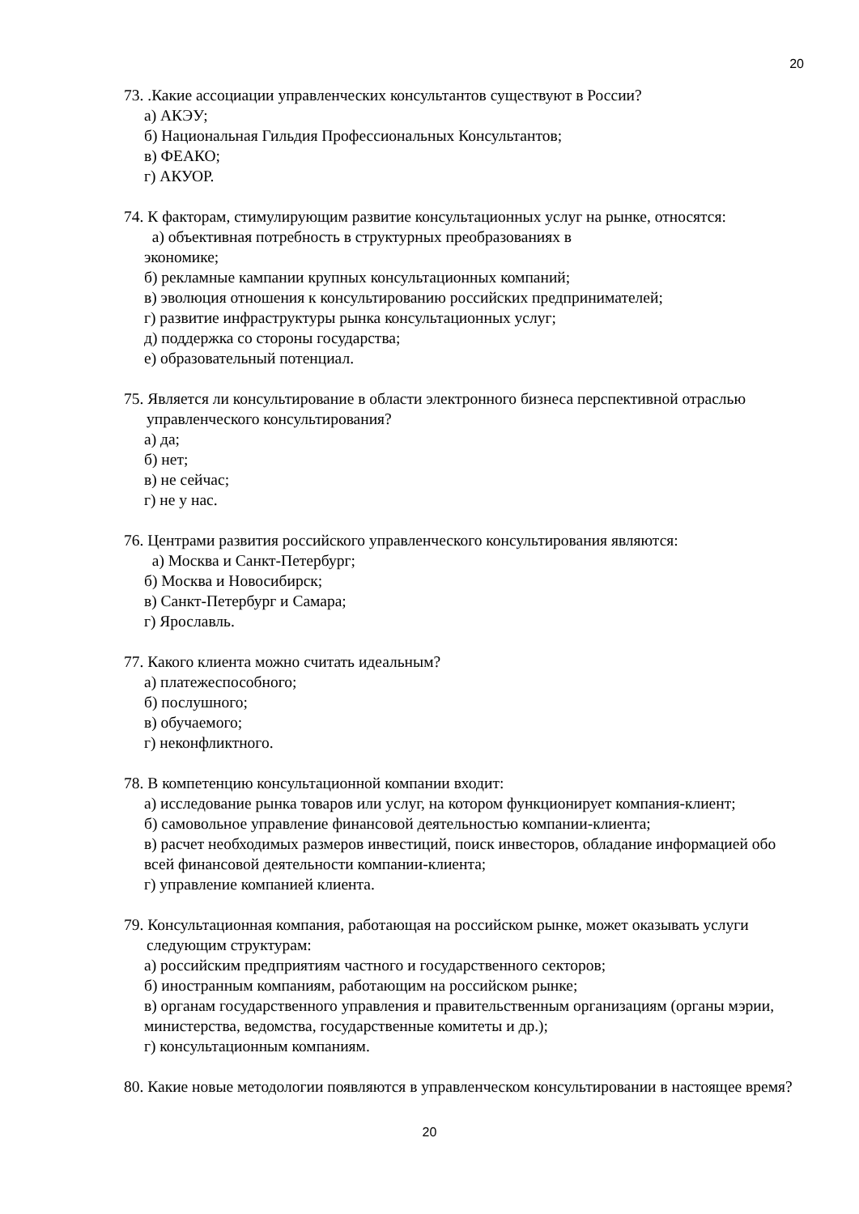20
73. .Какие ассоциации управленческих консультантов существуют в России?
а) АКЭУ;
б) Национальная Гильдия Профессиональных Консультантов;
в) ФЕАКО;
г) АКУОР.
74. К факторам, стимулирующим развитие консультационных услуг на рынке, относятся:
а) объективная потребность в структурных преобразованиях в
экономике;
б) рекламные кампании крупных консультационных компаний;
в) эволюция отношения к консультированию российских предпринимателей;
г) развитие инфраструктуры рынка консультационных услуг;
д) поддержка со стороны государства;
е) образовательный потенциал.
75. Является ли консультирование в области электронного бизнеса перспективной отраслью управленческого консультирования?
а) да;
б) нет;
в) не сейчас;
г) не у нас.
76. Центрами развития российского управленческого консультирования являются:
а) Москва и Санкт-Петербург;
б) Москва и Новосибирск;
в) Санкт-Петербург и Самара;
г) Ярославль.
77. Какого клиента можно считать идеальным?
а) платежеспособного;
б) послушного;
в) обучаемого;
г) неконфликтного.
78. В компетенцию консультационной компании входит:
а) исследование рынка товаров или услуг, на котором функционирует компания-клиент;
б) самовольное управление финансовой деятельностью компании-клиента;
в) расчет необходимых размеров инвестиций, поиск инвесторов, обладание информацией обо всей финансовой деятельности компании-клиента;
г) управление компанией клиента.
79. Консультационная компания, работающая на российском рынке, может оказывать услуги следующим структурам:
а) российским предприятиям частного и государственного секторов;
б) иностранным компаниям, работающим на российском рынке;
в) органам государственного управления и правительственным организациям (органы мэрии, министерства, ведомства, государственные комитеты и др.);
г) консультационным компаниям.
80. Какие новые методологии появляются в управленческом консультировании в настоящее время?
20